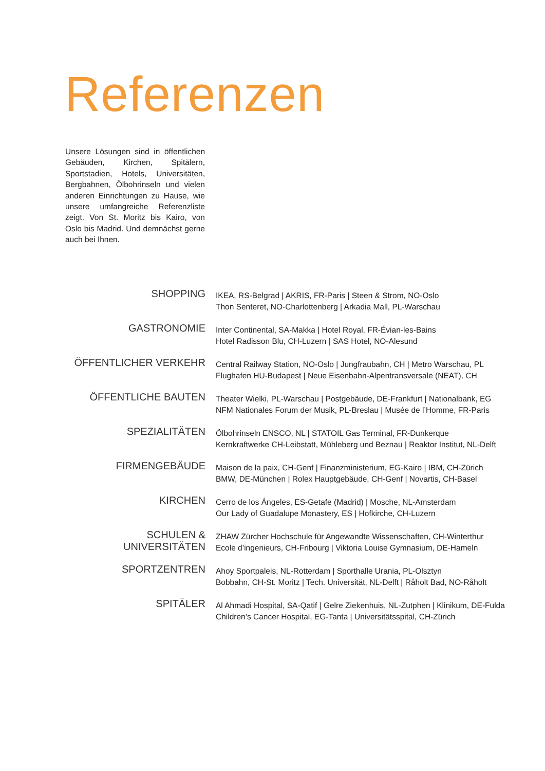Referenzen
Unsere Lösungen sind in öffentlichen Gebäuden, Kirchen, Spitälern, Sportstadien, Hotels, Universitäten, Bergbahnen, Ölbohrinseln und vielen anderen Einrichtungen zu Hause, wie unsere umfangreiche Referenzliste zeigt. Von St. Moritz bis Kairo, von Oslo bis Madrid. Und demnächst gerne auch bei Ihnen.
SHOPPING
IKEA, RS-Belgrad | AKRIS, FR-Paris | Steen & Strom, NO-Oslo
Thon Senteret, NO-Charlottenberg | Arkadia Mall, PL-Warschau
GASTRONOMIE
Inter Continental, SA-Makka | Hotel Royal, FR-Évian-les-Bains
Hotel Radisson Blu, CH-Luzern | SAS Hotel, NO-Alesund
ÖFFENTLICHER VERKEHR
Central Railway Station, NO-Oslo | Jungfraubahn, CH | Metro Warschau, PL
Flughafen HU-Budapest | Neue Eisenbahn-Alpentransversale (NEAT), CH
ÖFFENTLICHE BAUTEN
Theater Wielki, PL-Warschau | Postgebäude, DE-Frankfurt | Nationalbank, EG
NFM Nationales Forum der Musik, PL-Breslau | Musée de l’Homme, FR-Paris
SPEZIALITÄTEN
Ölbohrinseln ENSCO, NL | STATOIL Gas Terminal, FR-Dunkerque
Kernkraftwerke CH-Leibstatt, Mühleberg und Beznau | Reaktor Institut, NL-Delft
FIRMENGEBÄUDE
Maison de la paix, CH-Genf | Finanzministerium, EG-Kairo | IBM, CH-Zürich
BMW, DE-München | Rolex Hauptgebäude, CH-Genf | Novartis, CH-Basel
KIRCHEN
Cerro de los Ángeles, ES-Getafe (Madrid) | Mosche, NL-Amsterdam
Our Lady of Guadalupe Monastery, ES | Hofkirche, CH-Luzern
SCHULEN & UNIVERSITÄTEN
ZHAW Zürcher Hochschule für Angewandte Wissenschaften, CH-Winterthur
Ecole d’ingenieurs, CH-Fribourg | Viktoria Louise Gymnasium, DE-Hameln
SPORTZENTREN
Ahoy Sportpaleis, NL-Rotterdam | Sporthalle Urania, PL-Olsztyn
Bobbahn, CH-St. Moritz | Tech. Universität, NL-Delft | Råholt Bad, NO-Råholt
SPITÄLER
Al Ahmadi Hospital, SA-Qatif | Gelre Ziekenhuis, NL-Zutphen | Klinikum, DE-Fulda
Children’s Cancer Hospital, EG-Tanta | Universitätsspital, CH-Zürich